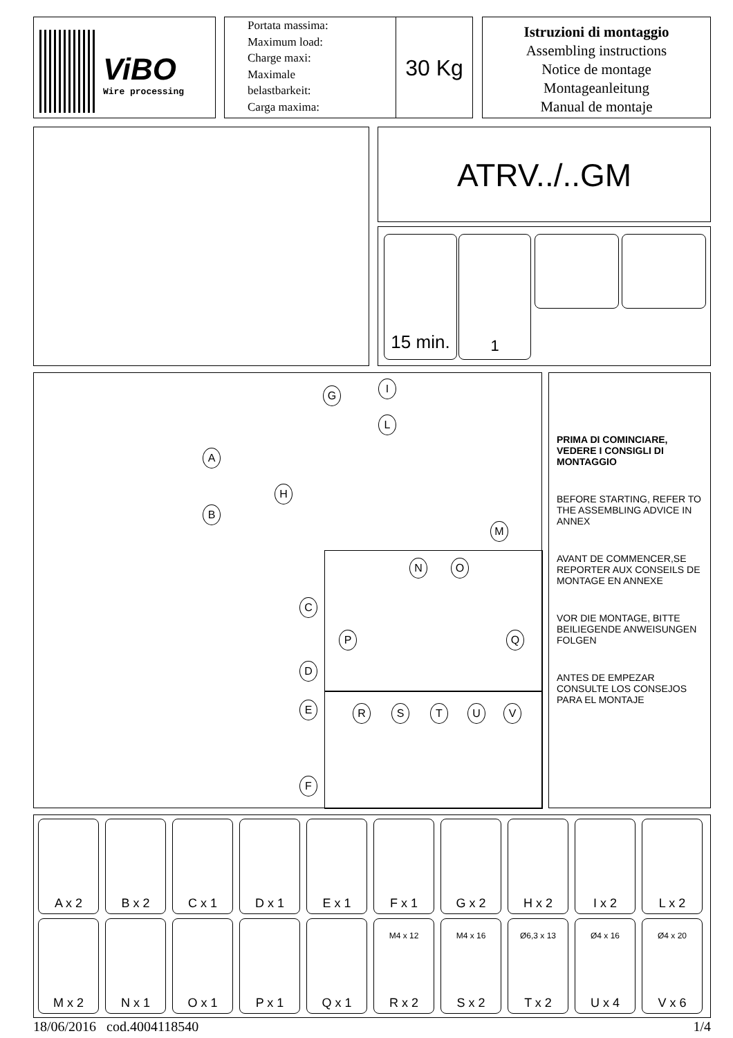ViBO
Wire processing
Portata massima:
Maximum load:
Charge maxi:
Maximale
belastbarkeit:
Carga maxima:
30 Kg
Istruzioni di montaggio
Assembling instructions
Notice de montage
Montageanleitung
Manual de montaje
ATRV../..GM
15 min.
1
G
I
L
A
H
B
M
C
D
E
F
N O
P Q
R S T U V
PRIMA DI COMINCIARE, VEDERE I CONSIGLI DI MONTAGGIO
BEFORE STARTING, REFER TO THE ASSEMBLING ADVICE IN ANNEX
AVANT DE COMMENCER,SE REPORTER AUX CONSEILS DE MONTAGE EN ANNEXE
VOR DIE MONTAGE, BITTE BEILIEGENDE ANWEISUNGEN FOLGEN
ANTES DE EMPEZAR CONSULTE LOS CONSEJOS PARA EL MONTAJE
| A x 2 | B x 2 | C x 1 | D x 1 | E x 1 | F x 1 | G x 2 | H x 2 | I x 2 | L x 2 |
| M x 2 | N x 1 | O x 1 | P x 1 | Q x 1 | M4 x 12 R x 2 | M4 x 16 S x 2 | Ø6,3 x 13 T x 2 | Ø4 x 16 U x 4 | Ø4 x 20 V x 6 |
18/06/2016 cod.4004118540 1/4